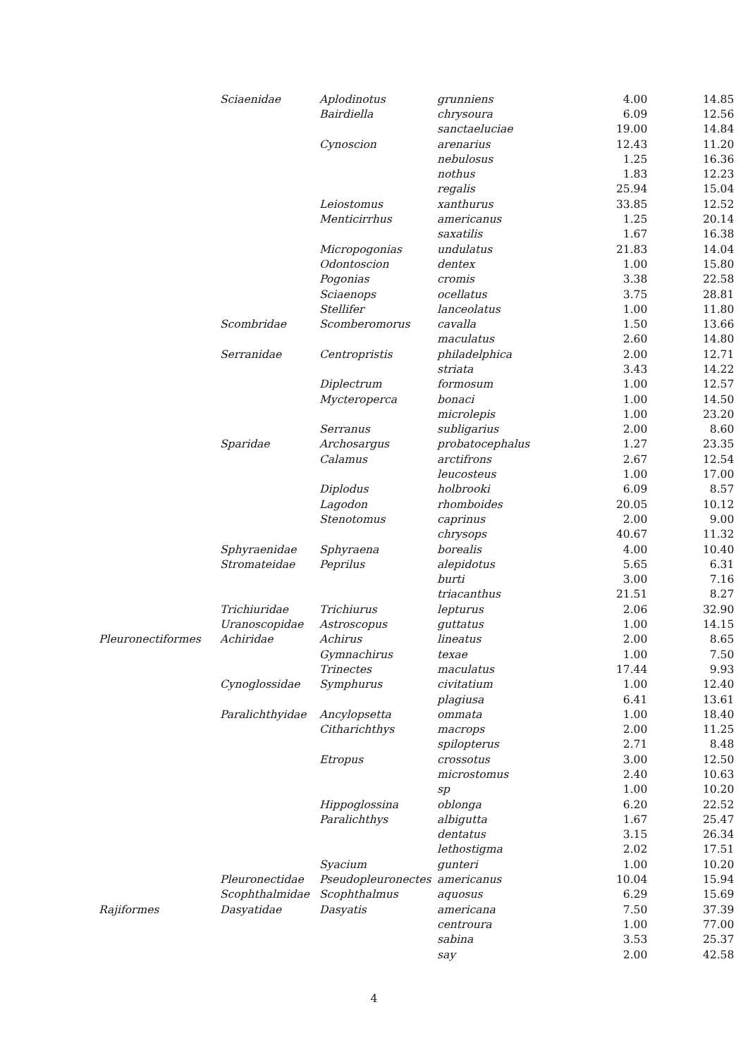| | Sciaenidae | Aplodinotus | grunniens | 4.00 | 14.85 |
| | | Bairdiella | chrysoura | 6.09 | 12.56 |
| | | | sanctaeluciae | 19.00 | 14.84 |
| | | Cynoscion | arenarius | 12.43 | 11.20 |
| | | | nebulosus | 1.25 | 16.36 |
| | | | nothus | 1.83 | 12.23 |
| | | | regalis | 25.94 | 15.04 |
| | | Leiostomus | xanthurus | 33.85 | 12.52 |
| | | Menticirrhus | americanus | 1.25 | 20.14 |
| | | | saxatilis | 1.67 | 16.38 |
| | | Micropogonias | undulatus | 21.83 | 14.04 |
| | | Odontoscion | dentex | 1.00 | 15.80 |
| | | Pogonias | cromis | 3.38 | 22.58 |
| | | Sciaenops | ocellatus | 3.75 | 28.81 |
| | | Stellifer | lanceolatus | 1.00 | 11.80 |
| | Scombridae | Scomberomorus | cavalla | 1.50 | 13.66 |
| | | | maculatus | 2.60 | 14.80 |
| | Serranidae | Centropristis | philadelphica | 2.00 | 12.71 |
| | | | striata | 3.43 | 14.22 |
| | | Diplectrum | formosum | 1.00 | 12.57 |
| | | Mycteroperca | bonaci | 1.00 | 14.50 |
| | | | microlepis | 1.00 | 23.20 |
| | | Serranus | subligarius | 2.00 | 8.60 |
| | Sparidae | Archosargus | probatocephalus | 1.27 | 23.35 |
| | | Calamus | arctifrons | 2.67 | 12.54 |
| | | | leucosteus | 1.00 | 17.00 |
| | | Diplodus | holbrooki | 6.09 | 8.57 |
| | | Lagodon | rhomboides | 20.05 | 10.12 |
| | | Stenotomus | caprinus | 2.00 | 9.00 |
| | | | chrysops | 40.67 | 11.32 |
| | Sphyraenidae | Sphyraena | borealis | 4.00 | 10.40 |
| | Stromateidae | Peprilus | alepidotus | 5.65 | 6.31 |
| | | | burti | 3.00 | 7.16 |
| | | | triacanthus | 21.51 | 8.27 |
| | Trichiuridae | Trichiurus | lepturus | 2.06 | 32.90 |
| | Uranoscopidae | Astroscopus | guttatus | 1.00 | 14.15 |
| Pleuronectiformes | Achiridae | Achirus | lineatus | 2.00 | 8.65 |
| | | Gymnachirus | texae | 1.00 | 7.50 |
| | | Trinectes | maculatus | 17.44 | 9.93 |
| | Cynoglossidae | Symphurus | civitatium | 1.00 | 12.40 |
| | | | plagiusa | 6.41 | 13.61 |
| | Paralichthyidae | Ancylopsetta | ommata | 1.00 | 18.40 |
| | | Citharichthys | macrops | 2.00 | 11.25 |
| | | | spilopterus | 2.71 | 8.48 |
| | | Etropus | crossotus | 3.00 | 12.50 |
| | | | microstomus | 2.40 | 10.63 |
| | | | sp | 1.00 | 10.20 |
| | | Hippoglossina | oblonga | 6.20 | 22.52 |
| | | Paralichthys | albigutta | 1.67 | 25.47 |
| | | | dentatus | 3.15 | 26.34 |
| | | | lethostigma | 2.02 | 17.51 |
| | | Syacium | gunteri | 1.00 | 10.20 |
| | Pleuronectidae | Pseudopleuronectes | americanus | 10.04 | 15.94 |
| | Scophthalmidae | Scophthalmus | aquosus | 6.29 | 15.69 |
| Rajiformes | Dasyatidae | Dasyatis | americana | 7.50 | 37.39 |
| | | | centroura | 1.00 | 77.00 |
| | | | sabina | 3.53 | 25.37 |
| | | | say | 2.00 | 42.58 |
4